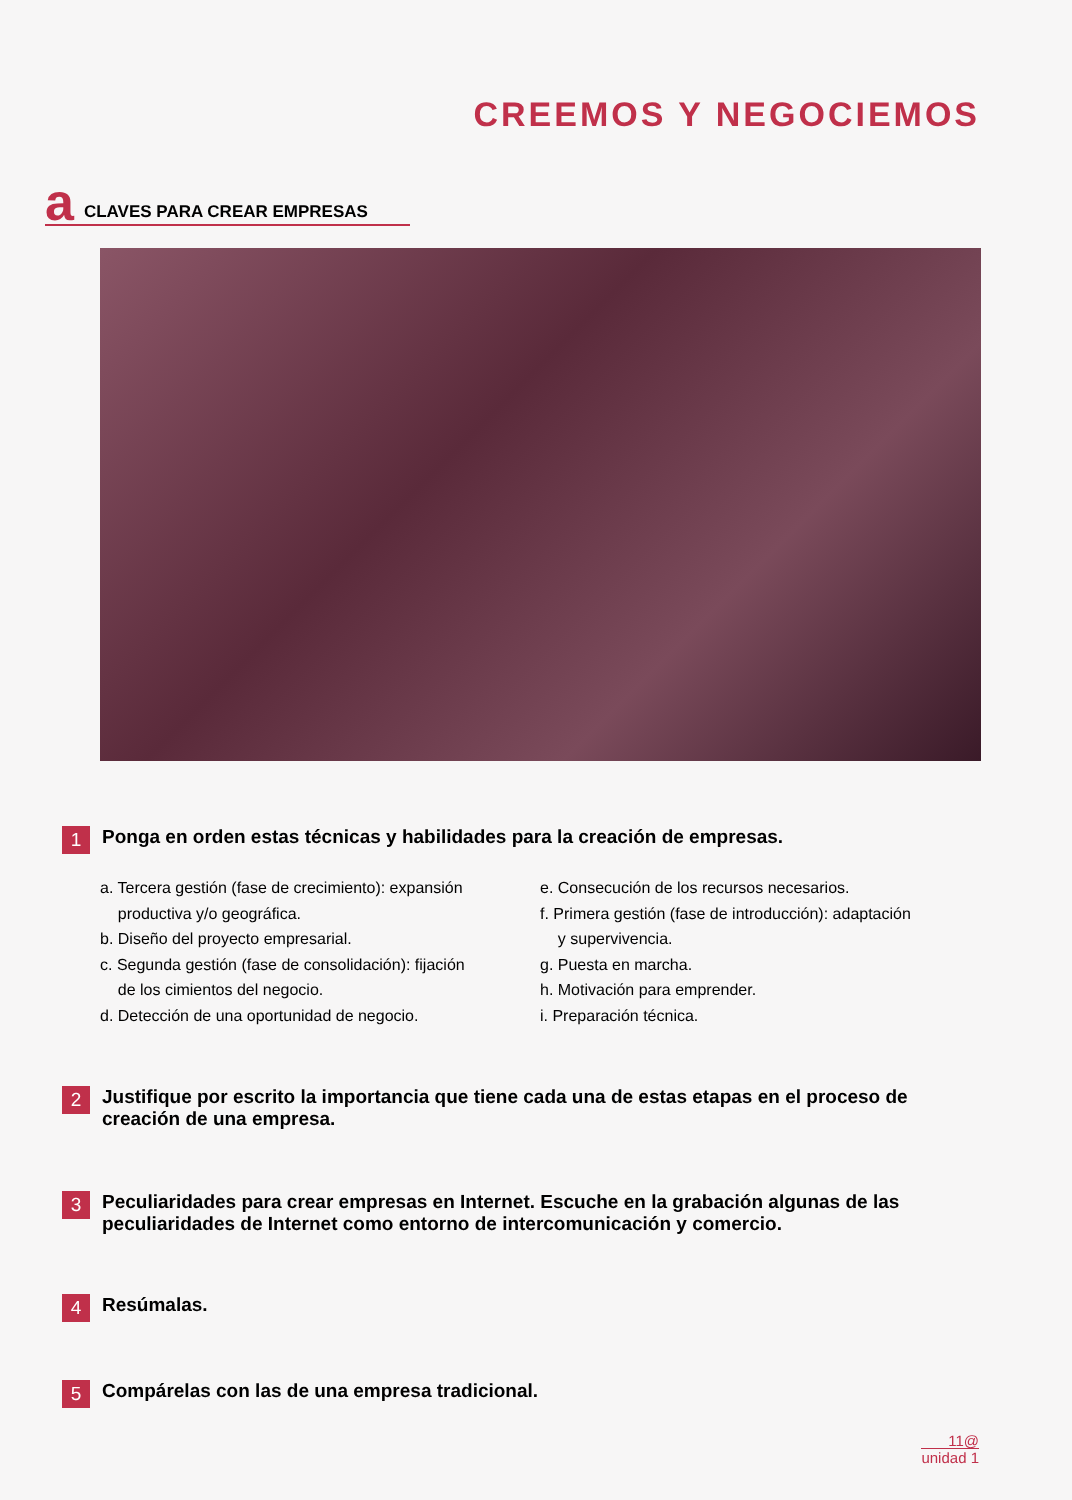CREEMOS Y NEGOCIEMOS
a CLAVES PARA CREAR EMPRESAS
1 Ponga en orden estas técnicas y habilidades para la creación de empresas.
a. Tercera gestión (fase de crecimiento): expansión
productiva y/o geográfica.
b. Diseño del proyecto empresarial.
c. Segunda gestión (fase de consolidación): fijación
de los cimientos del negocio.
d. Detección de una oportunidad de negocio.
e. Consecución de los recursos necesarios.
f. Primera gestión (fase de introducción): adaptación
y supervivencia.
g. Puesta en marcha.
h. Motivación para emprender.
i. Preparación técnica.
2 Justifique por escrito la importancia que tiene cada una de estas etapas en el proceso de creación de una empresa.
3 Peculiaridades para crear empresas en Internet. Escuche en la grabación algunas de las peculiaridades de Internet como entorno de intercomunicación y comercio.
4 Resúmalas.
5 Compárelas con las de una empresa tradicional.
11@
unidad 1